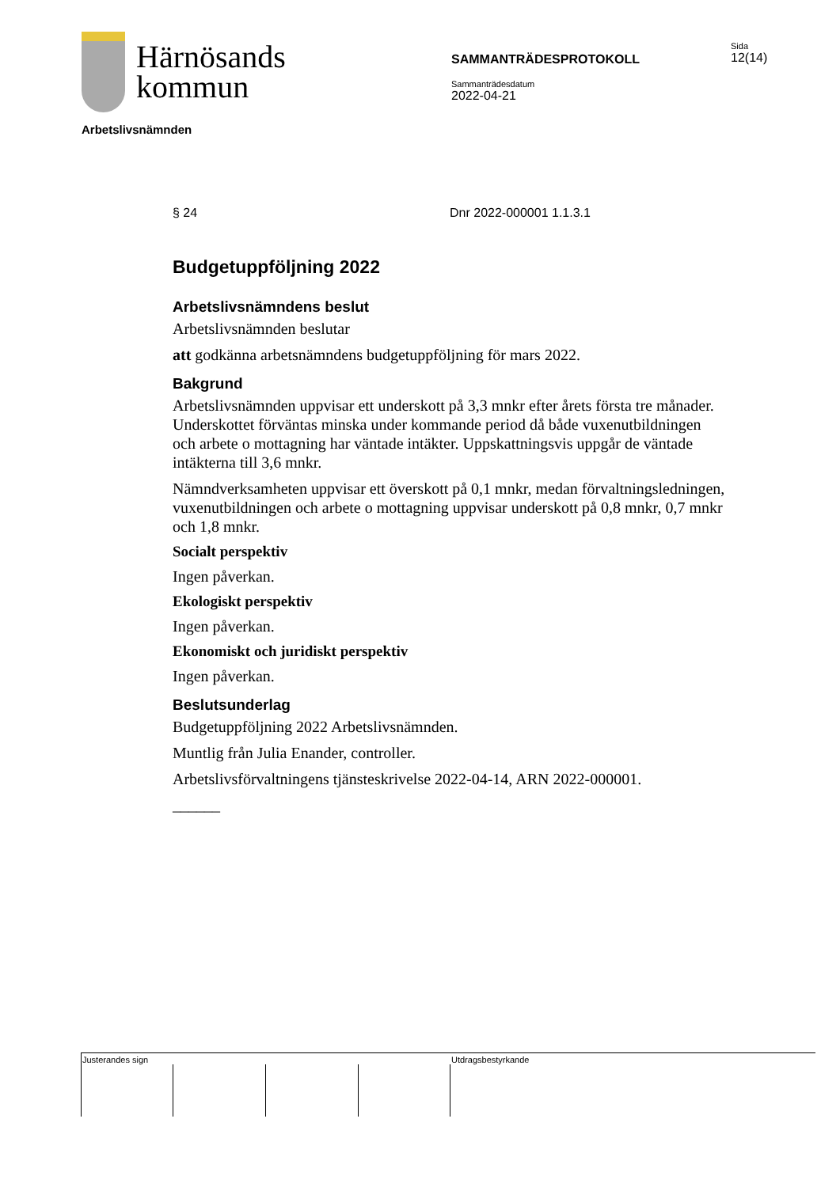Härnösands
kommun
SAMMANTRÄDESPROTOKOLL
Sammanträdesdatum
2022-04-21
Sida
12(14)
Arbetslivsnämnden
§ 24 Dnr 2022-000001 1.1.3.1
Budgetuppföljning 2022
Arbetslivsnämndens beslut
Arbetslivsnämnden beslutar
att godkänna arbetsnämndens budgetuppföljning för mars 2022.
Bakgrund
Arbetslivsnämnden uppvisar ett underskott på 3,3 mnkr efter årets första tre månader. Underskottet förväntas minska under kommande period då både vuxenutbildningen och arbete o mottagning har väntade intäkter. Uppskattningsvis uppgår de väntade intäkterna till 3,6 mnkr.
Nämndverksamheten uppvisar ett överskott på 0,1 mnkr, medan förvaltningsledningen, vuxenutbildningen och arbete o mottagning uppvisar underskott på 0,8 mnkr, 0,7 mnkr och 1,8 mnkr.
Socialt perspektiv
Ingen påverkan.
Ekologiskt perspektiv
Ingen påverkan.
Ekonomiskt och juridiskt perspektiv
Ingen påverkan.
Beslutsunderlag
Budgetuppföljning 2022 Arbetslivsnämnden.
Muntlig från Julia Enander, controller.
Arbetslivsförvaltningens tjänsteskrivelse 2022-04-14, ARN 2022-000001.
______
Justerandes sign Utdragsbestyrkande